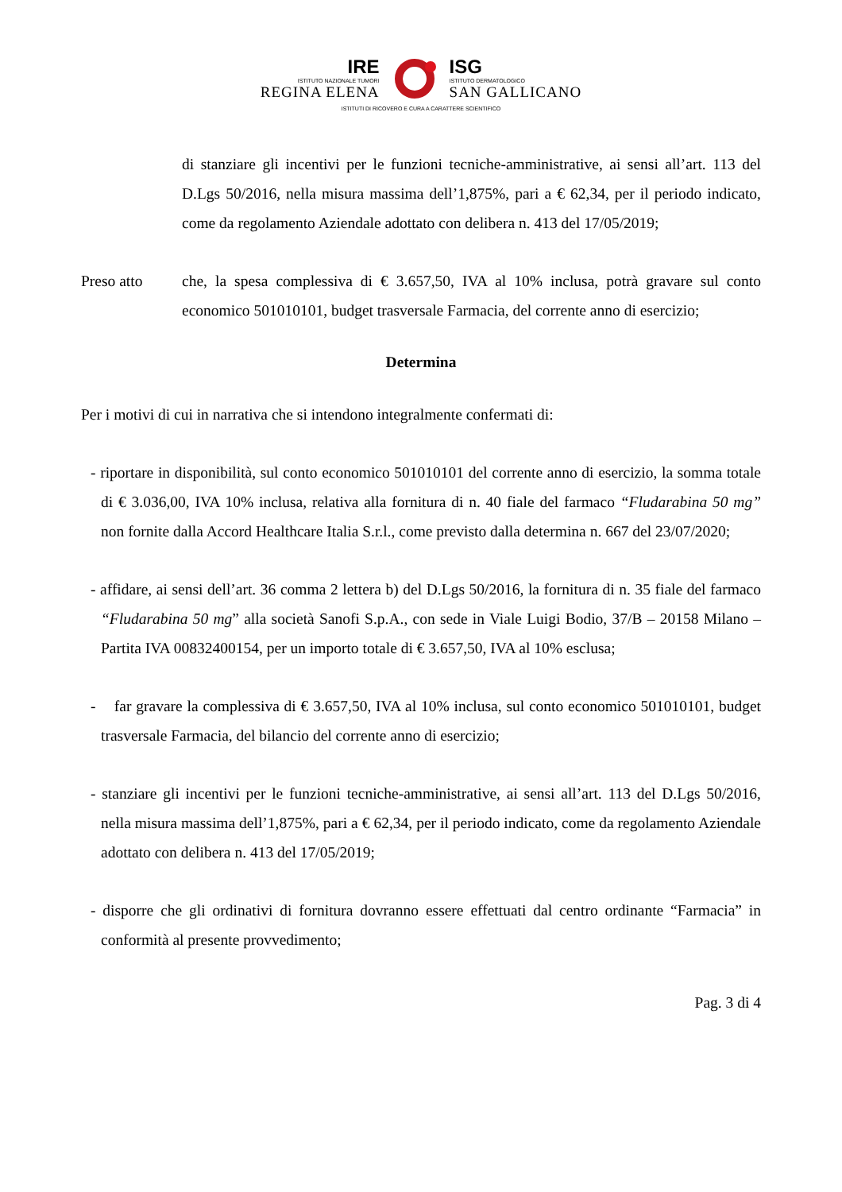IRE
ISTITUTO NAZIONALE TUMORI
REGINA ELENA
ISG
ISTITUTO DERMATOLOGICO
SAN GALLICANO
ISTITUTI DI RICOVERO E CURA A CARATTERE SCIENTIFICO
di stanziare gli incentivi per le funzioni tecniche-amministrative, ai sensi all’art. 113 del D.Lgs 50/2016, nella misura massima dell’1,875%, pari a € 62,34, per il periodo indicato, come da regolamento Aziendale adottato con delibera n. 413 del 17/05/2019;
Preso atto che, la spesa complessiva di € 3.657,50, IVA al 10% inclusa, potrà gravare sul conto economico 501010101, budget trasversale Farmacia, del corrente anno di esercizio;
Determina
Per i motivi di cui in narrativa che si intendono integralmente confermati di:
- riportare in disponibilità, sul conto economico 501010101 del corrente anno di esercizio, la somma totale di € 3.036,00, IVA 10% inclusa, relativa alla fornitura di n. 40 fiale del farmaco “Fludarabina 50 mg” non fornite dalla Accord Healthcare Italia S.r.l., come previsto dalla determina n. 667 del 23/07/2020;
- affidare, ai sensi dell’art. 36 comma 2 lettera b) del D.Lgs 50/2016, la fornitura di n. 35 fiale del farmaco “Fludarabina 50 mg” alla società Sanofi S.p.A., con sede in Viale Luigi Bodio, 37/B – 20158 Milano – Partita IVA 00832400154, per un importo totale di € 3.657,50, IVA al 10% esclusa;
- far gravare la complessiva di € 3.657,50, IVA al 10% inclusa, sul conto economico 501010101, budget trasversale Farmacia, del bilancio del corrente anno di esercizio;
- stanziare gli incentivi per le funzioni tecniche-amministrative, ai sensi all’art. 113 del D.Lgs 50/2016, nella misura massima dell’1,875%, pari a € 62,34, per il periodo indicato, come da regolamento Aziendale adottato con delibera n. 413 del 17/05/2019;
- disporre che gli ordinativi di fornitura dovranno essere effettuati dal centro ordinante “Farmacia” in conformità al presente provvedimento;
Pag. 3 di 4